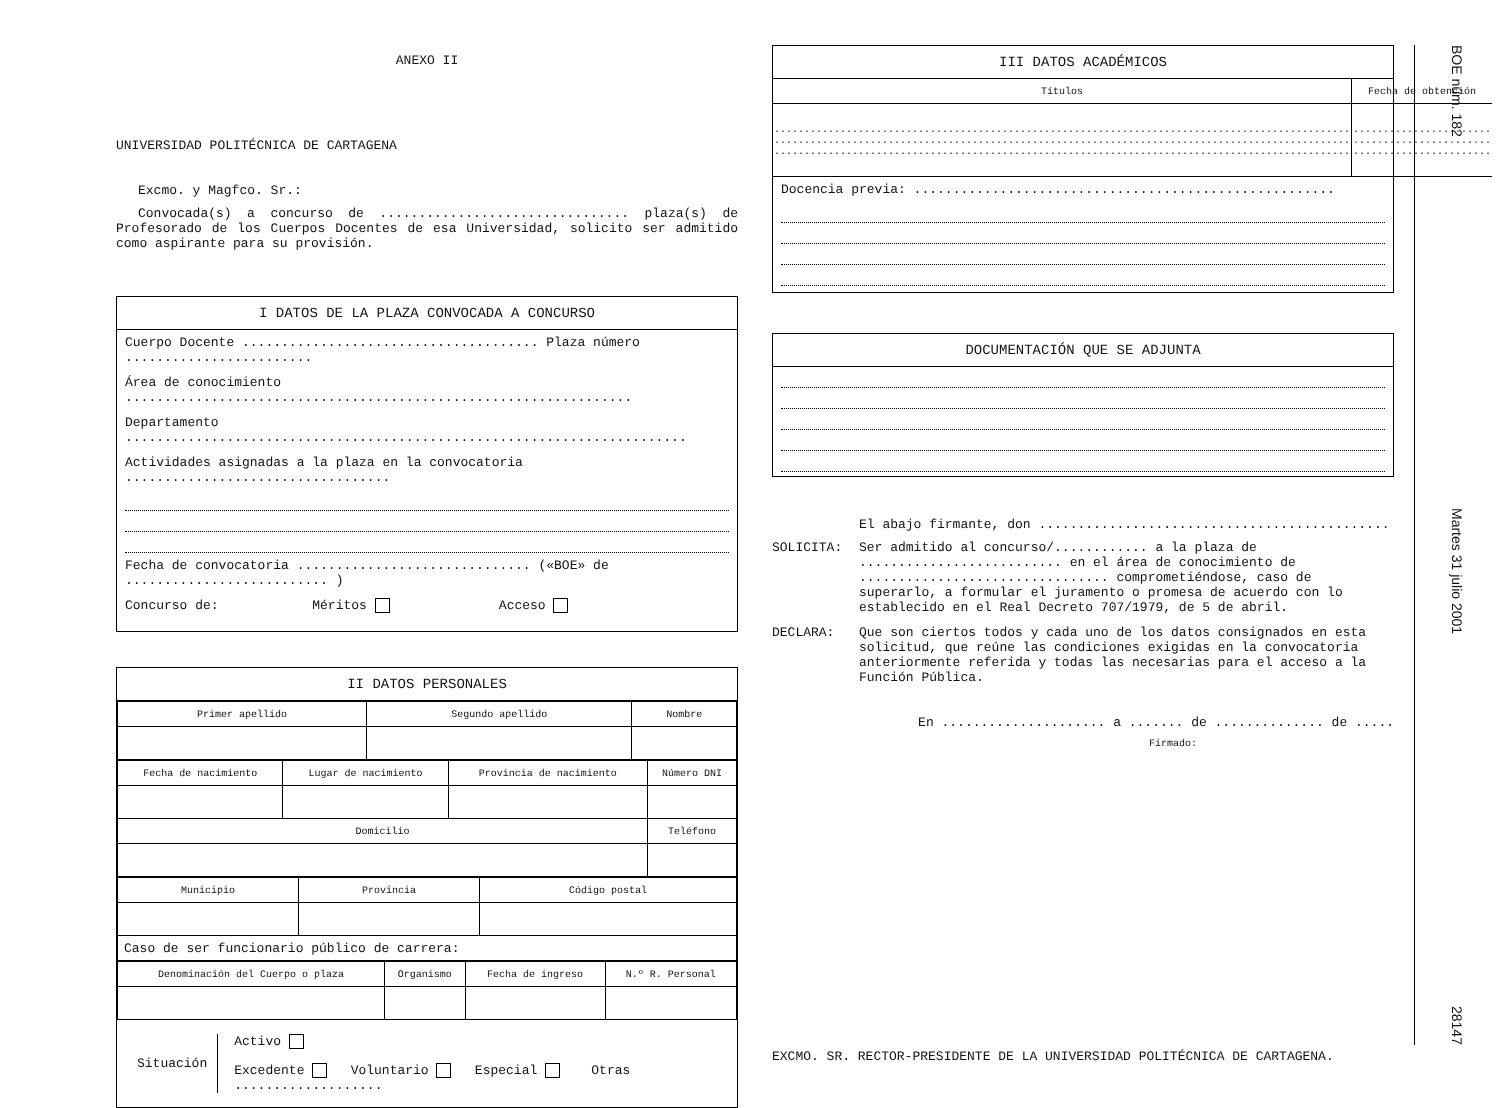ANEXO II
UNIVERSIDAD POLITÉCNICA DE CARTAGENA
Excmo. y Magfco. Sr.:
Convocada(s) a concurso de ................................ plaza(s) de Profesorado de los Cuerpos Docentes de esa Universidad, solicito ser admitido como aspirante para su provisión.
I DATOS DE LA PLAZA CONVOCADA A CONCURSO
Cuerpo Docente ...................................... Plaza número ........................
Área de conocimiento .................................................................
Departamento ........................................................................
Actividades asignadas a la plaza en la convocatoria ..................................
Fecha de convocatoria .............................. («BOE» de .......................... )
Concurso de: Méritos Acceso
II DATOS PERSONALES
| Primer apellido | Segundo apellido | Nombre |
| Fecha de nacimiento | Lugar de nacimiento | Provincia de nacimiento | Número DNI |
| Domicilio | | | Teléfono |
| Municipio | Provincia | Código postal |
| Caso de ser funcionario público de carrera: | | |
| Denominación del Cuerpo o plaza | Organismo | Fecha de ingreso | N.º R. Personal |
Situación
Activo
Excedente Voluntario Especial Otras ...................
III DATOS ACADÉMICOS
| Títulos | Fecha de obtención |
| ................................................................................................ ................................................................................................ ................................................................................................ | ....................... ....................... ....................... |
Docencia previa: ......................................................
DOCUMENTACIÓN QUE SE ADJUNTA
El abajo firmante, don .............................................
SOLICITA: Ser admitido al concurso/............ a la plaza de .......................... en el área de conocimiento de ................................ comprometiéndose, caso de superarlo, a formular el juramento o promesa de acuerdo con lo establecido en el Real Decreto 707/1979, de 5 de abril.
DECLARA: Que son ciertos todos y cada uno de los datos consignados en esta solicitud, que reúne las condiciones exigidas en la convocatoria anteriormente referida y todas las necesarias para el acceso a la Función Pública.
En ..................... a ....... de .............. de .....
Firmado:
EXCMO. SR. RECTOR-PRESIDENTE DE LA UNIVERSIDAD POLITÉCNICA DE CARTAGENA.
BOE núm. 182
Martes 31 julio 2001
28147